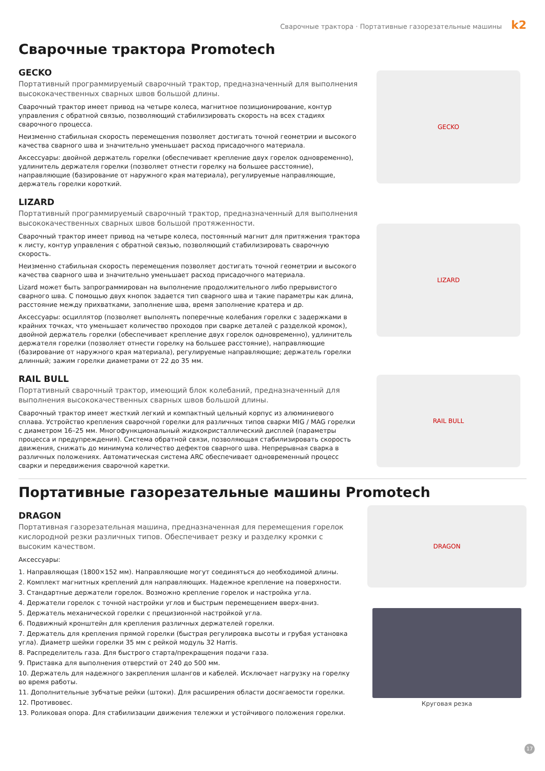Сварочные трактора · Портативные газорезательные машины k2
Сварочные трактора Promotech
GECKO
Портативный программируемый сварочный трактор, предназначенный для выполнения высококачественных сварных швов большой длины.
Сварочный трактор имеет привод на четыре колеса, магнитное позиционирование, контур управления с обратной связью, позволяющий стабилизировать скорость на всех стадиях сварочного процесса.
Неизменно стабильная скорость перемещения позволяет достигать точной геометрии и высокого качества сварного шва и значительно уменьшает расход присадочного материала.
Аксессуары: двойной держатель горелки (обеспечивает крепление двух горелок одновременно), удлинитель держателя горелки (позволяет отнести горелку на большее расстояние), направляющие (базирование от наружного края материала), регулируемые направляющие, держатель горелки короткий.
GECKO
LIZARD
Портативный программируемый сварочный трактор, предназначенный для выполнения высококачественных сварных швов большой протяженности.
Сварочный трактор имеет привод на четыре колеса, постоянный магнит для притяжения трактора к листу, контур управления с обратной связью, позволяющий стабилизировать сварочную скорость.
Неизменно стабильная скорость перемещения позволяет достигать точной геометрии и высокого качества сварного шва и значительно уменьшает расход присадочного материала.
Lizard может быть запрограммирован на выполнение продолжительного либо прерывистого сварного шва. С помощью двух кнопок задается тип сварного шва и такие параметры как длина, расстояние между прихватками, заполнение шва, время заполнение кратера и др.
Аксессуары: осциллятор (позволяет выполнять поперечные колебания горелки с задержками в крайних точках, что уменьшает количество проходов при сварке деталей с разделкой кромок), двойной держатель горелки (обеспечивает крепление двух горелок одновременно), удлинитель держателя горелки (позволяет отнести горелку на большее расстояние), направляющие (базирование от наружного края материала), регулируемые направляющие; держатель горелки длинный; зажим горелки диаметрами от 22 до 35 мм.
LIZARD
RAIL BULL
Портативный сварочный трактор, имеющий блок колебаний, предназначенный для выполнения высококачественных сварных швов большой длины.
Сварочный трактор имеет жесткий легкий и компактный цельный корпус из алюминиевого сплава. Устройство крепления сварочной горелки для различных типов сварки MIG / MAG горелки с диаметром 16–25 мм. Многофункциональный жидкокристаллический дисплей (параметры процесса и предупреждения). Система обратной связи, позволяющая стабилизировать скорость движения, снижать до минимума количество дефектов сварного шва. Непрерывная сварка в различных положениях. Автоматическая система ARC обеспечивает одновременный процесс сварки и передвижения сварочной каретки.
RAIL BULL
Портативные газорезательные машины Promotech
DRAGON
Портативная газорезательная машина, предназначенная для перемещения горелок кислородной резки различных типов. Обеспечивает резку и разделку кромки с высоким качеством.
Аксессуары:
1. Направляющая (1800×152 мм). Направляющие могут соединяться до необходимой длины.
2. Комплект магнитных креплений для направляющих. Надежное крепление на поверхности.
3. Стандартные держатели горелок. Возможно крепление горелок и настройка угла.
4. Держатели горелок с точной настройки углов и быстрым перемещением вверх-вниз.
5. Держатель механической горелки с прецизионной настройкой угла.
6. Подвижный кронштейн для крепления различных держателей горелки.
7. Держатель для крепления прямой горелки (быстрая регулировка высоты и грубая установка угла). Диаметр шейки горелки 35 мм с рейкой модуль 32 Harris.
8. Распределитель газа. Для быстрого старта/прекращения подачи газа.
9. Приставка для выполнения отверстий от 240 до 500 мм.
10. Держатель для надежного закрепления шлангов и кабелей. Исключает нагрузку на горелку во время работы.
11. Дополнительные зубчатые рейки (штоки). Для расширения области досягаемости горелки.
12. Противовес.
13. Роликовая опора. Для стабилизации движения тележки и устойчивого положения горелки.
DRAGON
Круговая резка
17